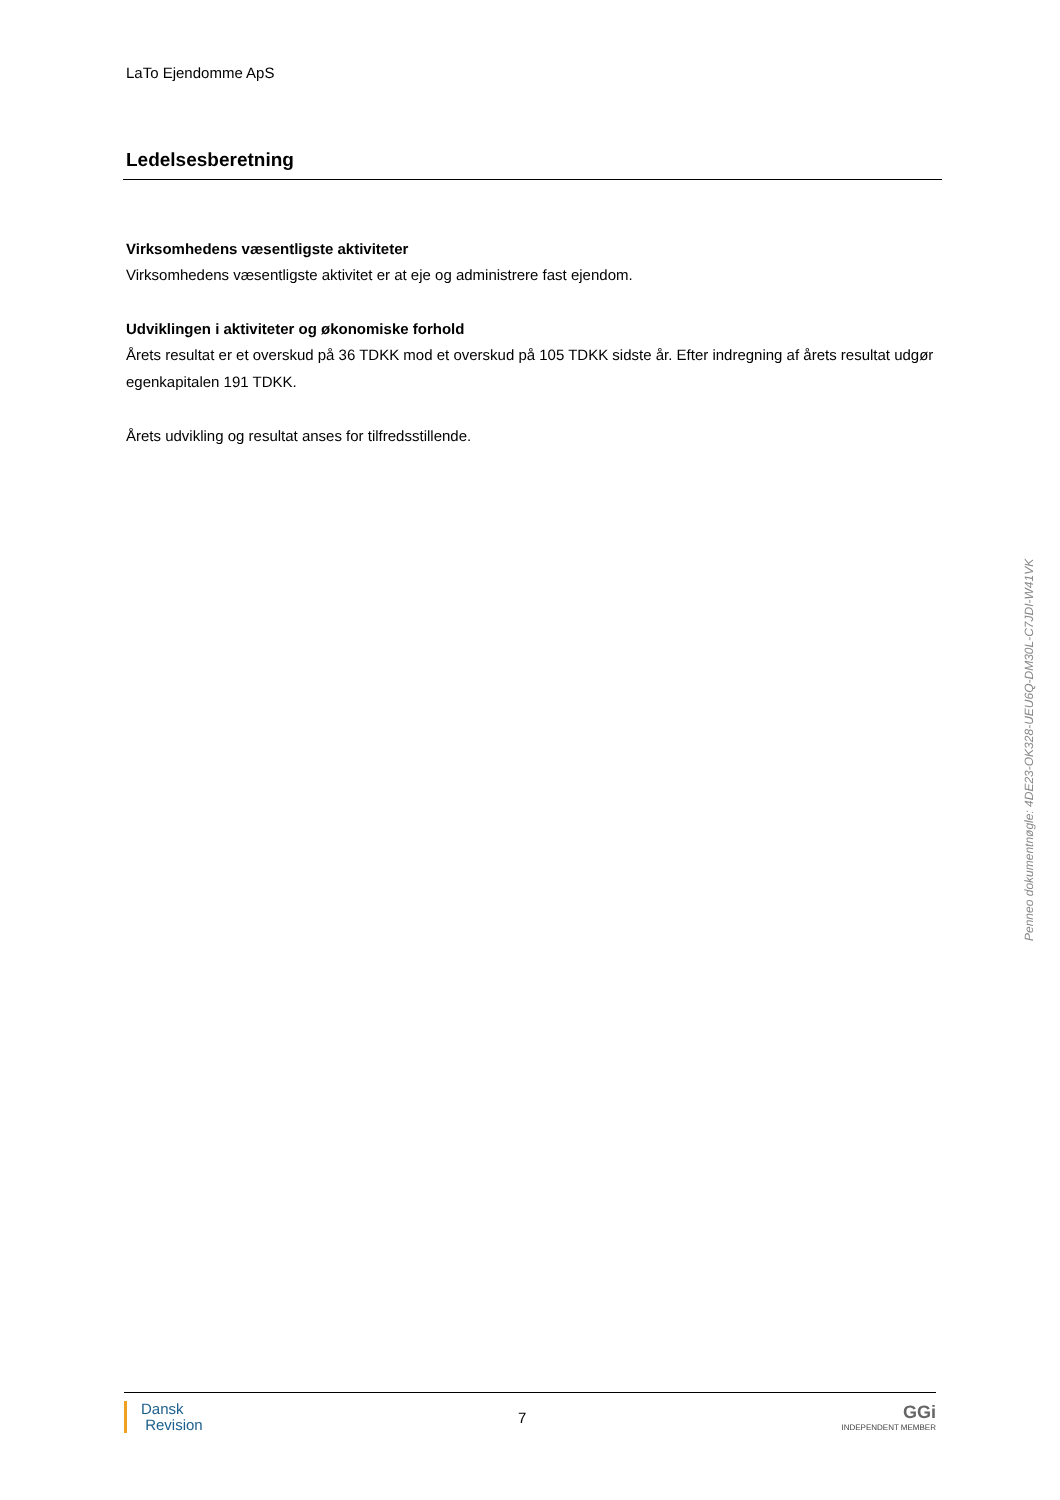LaTo Ejendomme ApS
Ledelsesberetning
Virksomhedens væsentligste aktiviteter
Virksomhedens væsentligste aktivitet er at eje og administrere fast ejendom.
Udviklingen i aktiviteter og økonomiske forhold
Årets resultat er et overskud på 36 TDKK mod et overskud på 105 TDKK sidste år. Efter indregning af årets resultat udgør egenkapitalen 191 TDKK.
Årets udvikling og resultat anses for tilfredsstillende.
Penneo dokumentnøgle: 4DE23-OK328-UEU6Q-DM30L-C7JDI-W41VK
Dansk
Revision
7
GGi
INDEPENDENT MEMBER